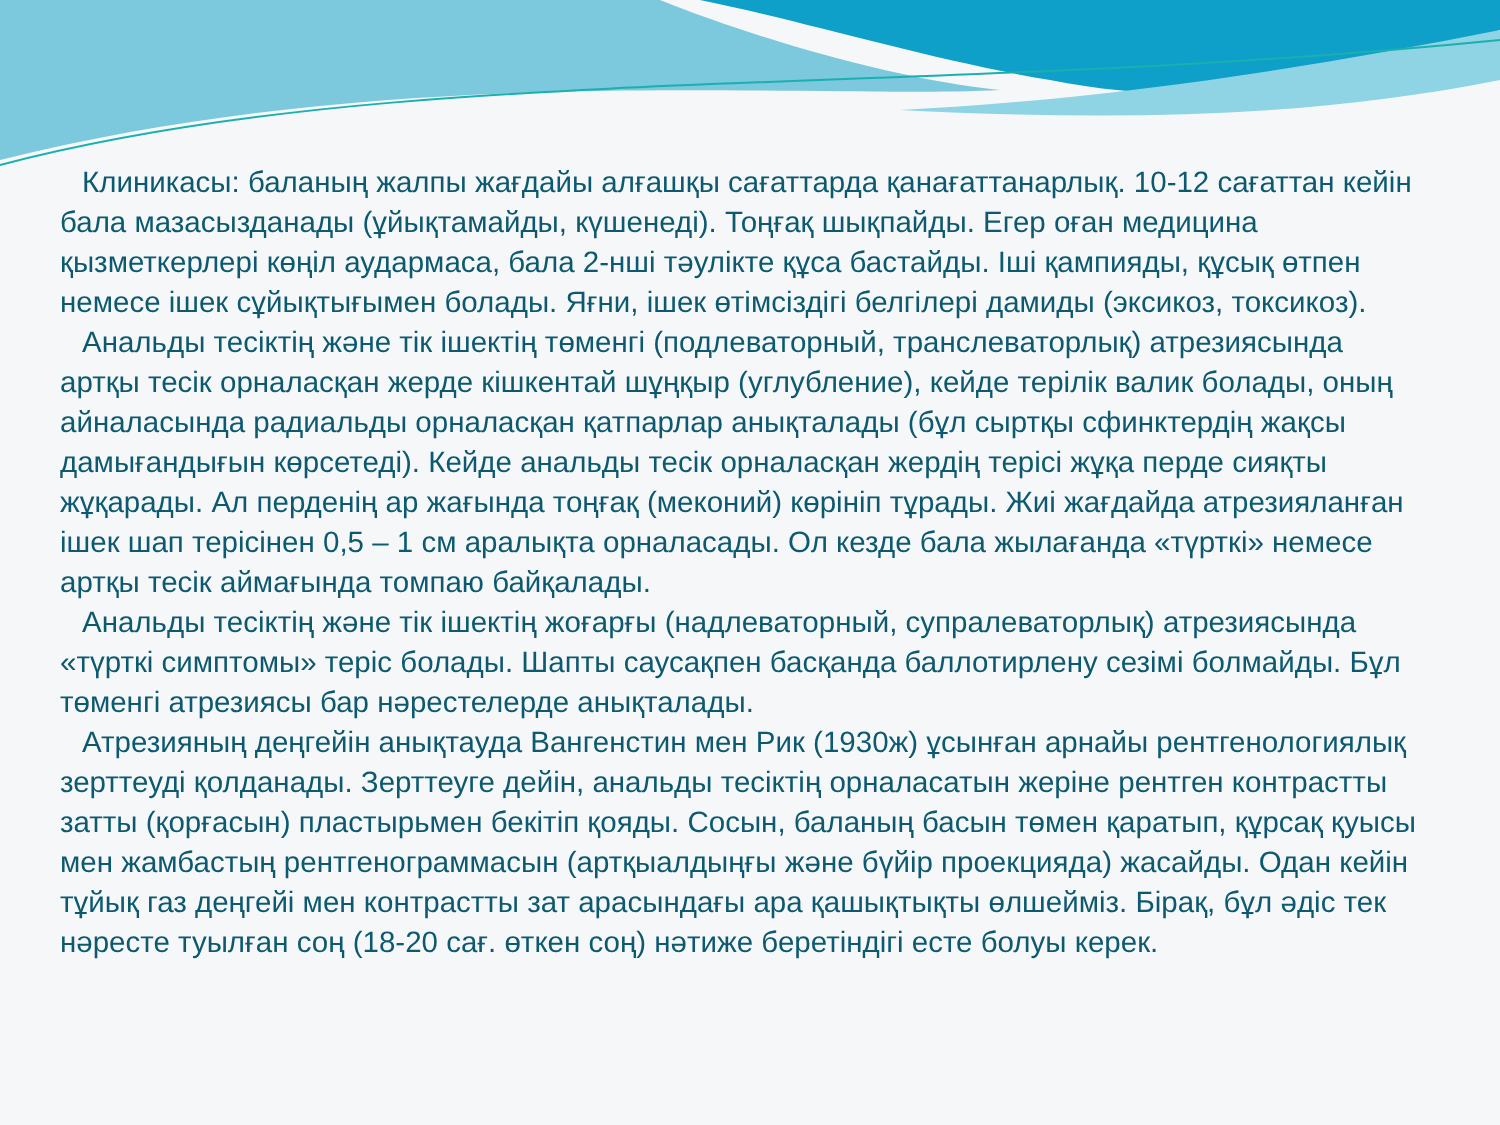Клиникасы: баланың жалпы жағдайы алғашқы сағаттарда қанағаттанарлық. 10-12 сағаттан кейін бала мазасызданады (ұйықтамайды, күшенеді). Тоңғақ шықпайды. Егер оған медицина қызметкерлері көңіл аудармаса, бала 2-нші тәулікте құса бастайды. Іші қампияды, құсық өтпен немесе ішек сұйықтығымен болады. Яғни, ішек өтімсіздігі белгілері дамиды (эксикоз, токсикоз).
Анальды тесіктің және тік ішектің төменгі (подлеваторный, транслеваторлық) атрезиясында артқы тесік орналасқан жерде кішкентай шұңқыр (углубление), кейде терілік валик болады, оның айналасында радиальды орналасқан қатпарлар анықталады (бұл сыртқы сфинктердің жақсы дамығандығын көрсетеді). Кейде анальды тесік орналасқан жердің терісі жұқа перде сияқты жұқарады. Ал перденің ар жағында тоңғақ (меконий) көрініп тұрады. Жиі жағдайда атрезияланған ішек шап терісінен 0,5 – 1 см аралықта орналасады. Ол кезде бала жылағанда «түрткі» немесе артқы тесік аймағында томпаю байқалады.
Анальды тесіктің және тік ішектің жоғарғы (надлеваторный, супралеваторлық) атрезиясында «түрткі симптомы» теріс болады. Шапты саусақпен басқанда баллотирлену сезімі болмайды. Бұл төменгі атрезиясы бар нәрестелерде анықталады.
Атрезияның деңгейін анықтауда Вангенстин мен Рик (1930ж) ұсынған арнайы рентгенологиялық зерттеуді қолданады. Зерттеуге дейін, анальды тесіктің орналасатын жеріне рентген контрастты затты (қорғасын) пластырьмен бекітіп қояды. Сосын, баланың басын төмен қаратып, құрсақ қуысы мен жамбастың рентгенограммасын (артқыалдыңғы және бүйір проекцияда) жасайды. Одан кейін тұйық газ деңгейі мен контрастты зат арасындағы ара қашықтықты өлшейміз. Бірақ, бұл әдіс тек нәресте туылған соң (18-20 сағ. өткен соң) нәтиже беретіндігі есте болуы керек.